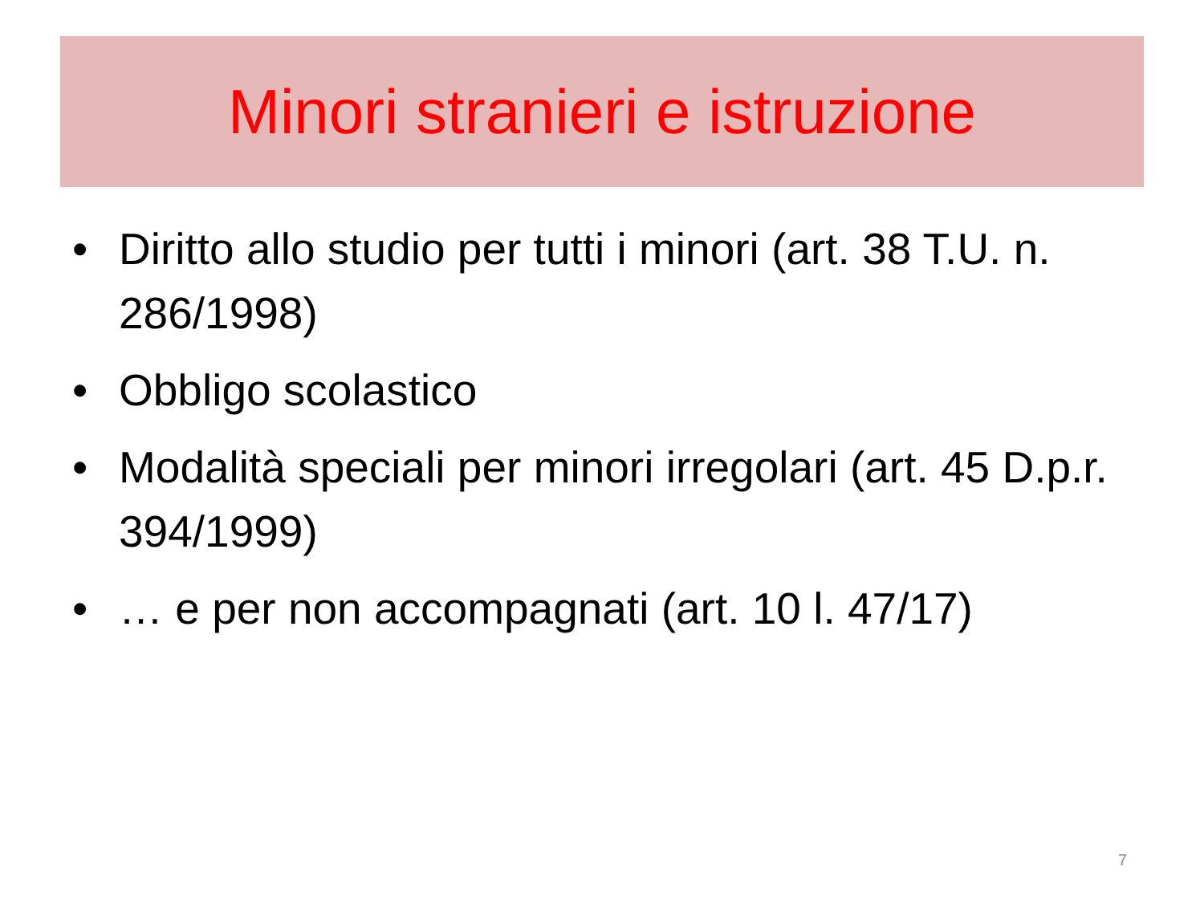Minori stranieri e istruzione
• Diritto allo studio per tutti i minori (art. 38 T.U. n. 286/1998)
• Obbligo scolastico
• Modalità speciali per minori irregolari (art. 45 D.p.r. 394/1999)
• … e per non accompagnati (art. 10 l. 47/17)
7